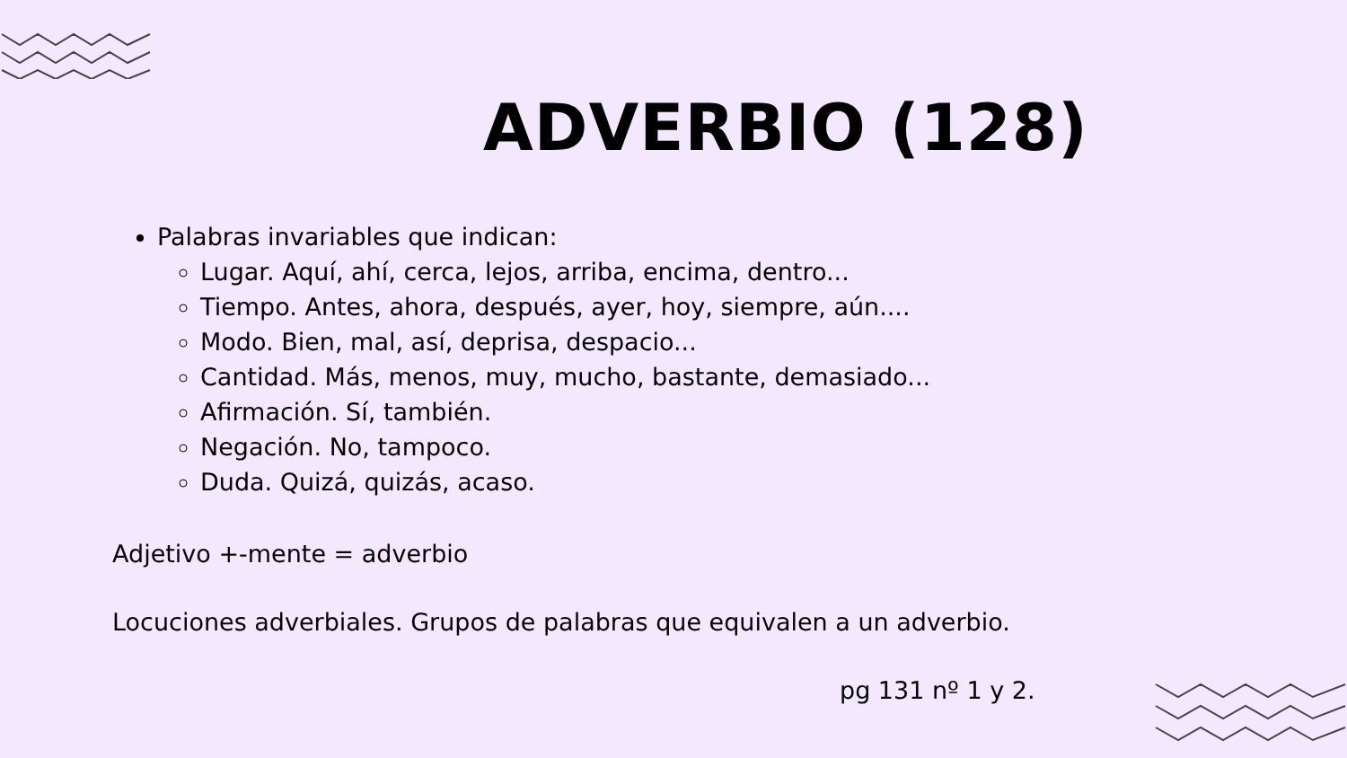ADVERBIO (128)
Palabras invariables que indican:
Lugar. Aquí, ahí, cerca, lejos, arriba, encima, dentro...
Tiempo. Antes, ahora, después, ayer, hoy, siempre, aún....
Modo. Bien, mal, así, deprisa, despacio...
Cantidad. Más, menos, muy, mucho, bastante, demasiado...
Afirmación. Sí, también.
Negación. No, tampoco.
Duda. Quizá, quizás, acaso.
Adjetivo +-mente = adverbio
Locuciones adverbiales. Grupos de palabras que equivalen a un adverbio.
pg 131 nº 1 y 2.